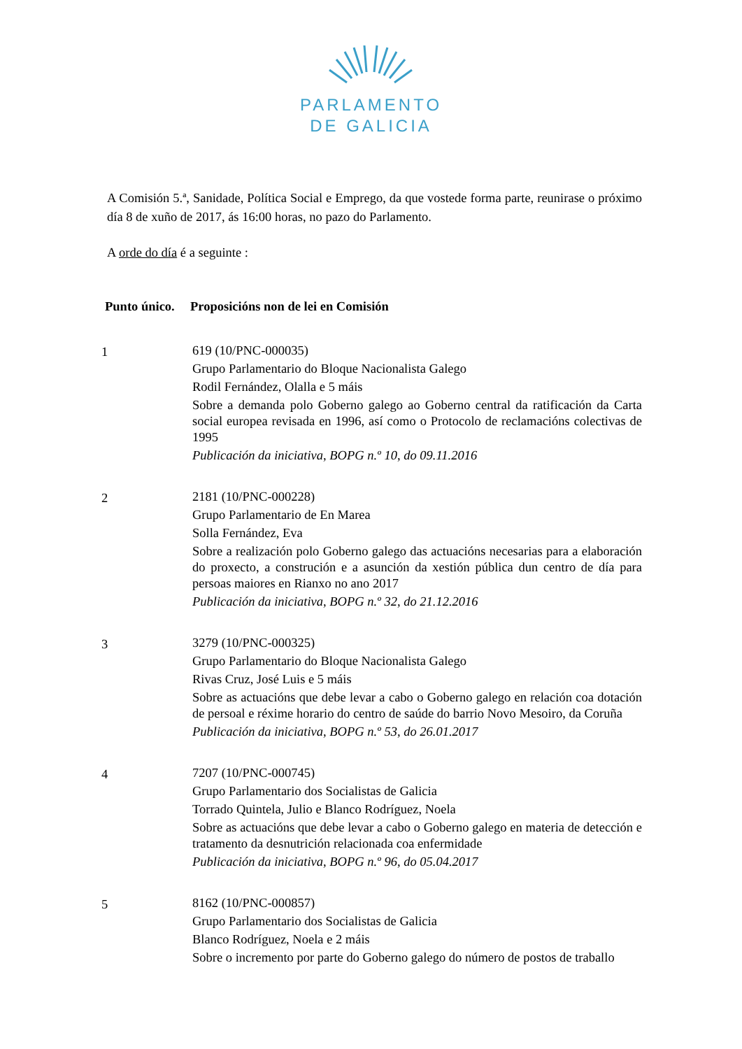PARLAMENTO
DE GALICIA
A Comisión 5.ª, Sanidade, Política Social e Emprego, da que vostede forma parte, reunirase o próximo día 8 de xuño de 2017, ás 16:00 horas, no pazo do Parlamento.
A orde do día é a seguinte :
Punto único.
Proposicións non de lei en Comisión
1
619 (10/PNC-000035)
Grupo Parlamentario do Bloque Nacionalista Galego
Rodil Fernández, Olalla e 5 máis
Sobre a demanda polo Goberno galego ao Goberno central da ratificación da Carta social europea revisada en 1996, así como o Protocolo de reclamacións colectivas de 1995
Publicación da iniciativa, BOPG n.º 10, do 09.11.2016
2
2181 (10/PNC-000228)
Grupo Parlamentario de En Marea
Solla Fernández, Eva
Sobre a realización polo Goberno galego das actuacións necesarias para a elaboración do proxecto, a construción e a asunción da xestión pública dun centro de día para persoas maiores en Rianxo no ano 2017
Publicación da iniciativa, BOPG n.º 32, do 21.12.2016
3
3279 (10/PNC-000325)
Grupo Parlamentario do Bloque Nacionalista Galego
Rivas Cruz, José Luis e 5 máis
Sobre as actuacións que debe levar a cabo o Goberno galego en relación coa dotación de persoal e réxime horario do centro de saúde do barrio Novo Mesoiro, da Coruña
Publicación da iniciativa, BOPG n.º 53, do 26.01.2017
4
7207 (10/PNC-000745)
Grupo Parlamentario dos Socialistas de Galicia
Torrado Quintela, Julio e Blanco Rodríguez, Noela
Sobre as actuacións que debe levar a cabo o Goberno galego en materia de detección e tratamento da desnutrición relacionada coa enfermidade
Publicación da iniciativa, BOPG n.º 96, do 05.04.2017
5
8162 (10/PNC-000857)
Grupo Parlamentario dos Socialistas de Galicia
Blanco Rodríguez, Noela e 2 máis
Sobre o incremento por parte do Goberno galego do número de postos de traballo